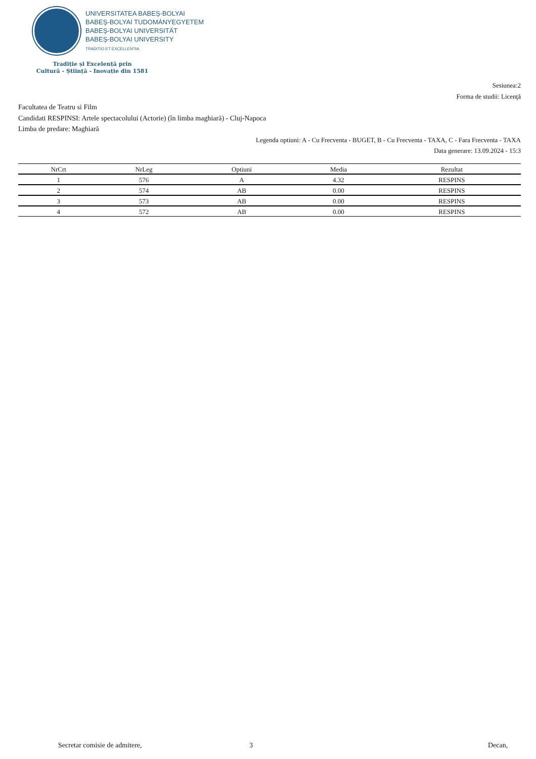UNIVERSITATEA BABEŞ-BOLYAI
BABEŞ-BOLYAI TUDOMÁNYEGYETEM
BABEŞ-BOLYAI UNIVERSITÄT
BABEŞ-BOLYAI UNIVERSITY
TRADITIO ET EXCELLENTIA
Tradiție și Excelență prin
Cultură - Știință - Inovație din 1581
Sesiunea:2
Forma de studii: Licenţă
Facultatea de Teatru si Film
Candidati RESPINSI: Artele spectacolului (Actorie) (în limba maghiară) - Cluj-Napoca
Limba de predare: Maghiară
Legenda optiuni: A - Cu Frecventa - BUGET, B - Cu Frecventa - TAXA, C - Fara Frecventa - TAXA
Data generare: 13.09.2024 - 15:3
| NrCrt | NrLeg | Optiuni | Media | Rezultat |
| --- | --- | --- | --- | --- |
| 1 | 576 | A | 4.32 | RESPINS |
| 2 | 574 | AB | 0.00 | RESPINS |
| 3 | 573 | AB | 0.00 | RESPINS |
| 4 | 572 | AB | 0.00 | RESPINS |
Secretar comisie de admitere, 3 Decan,